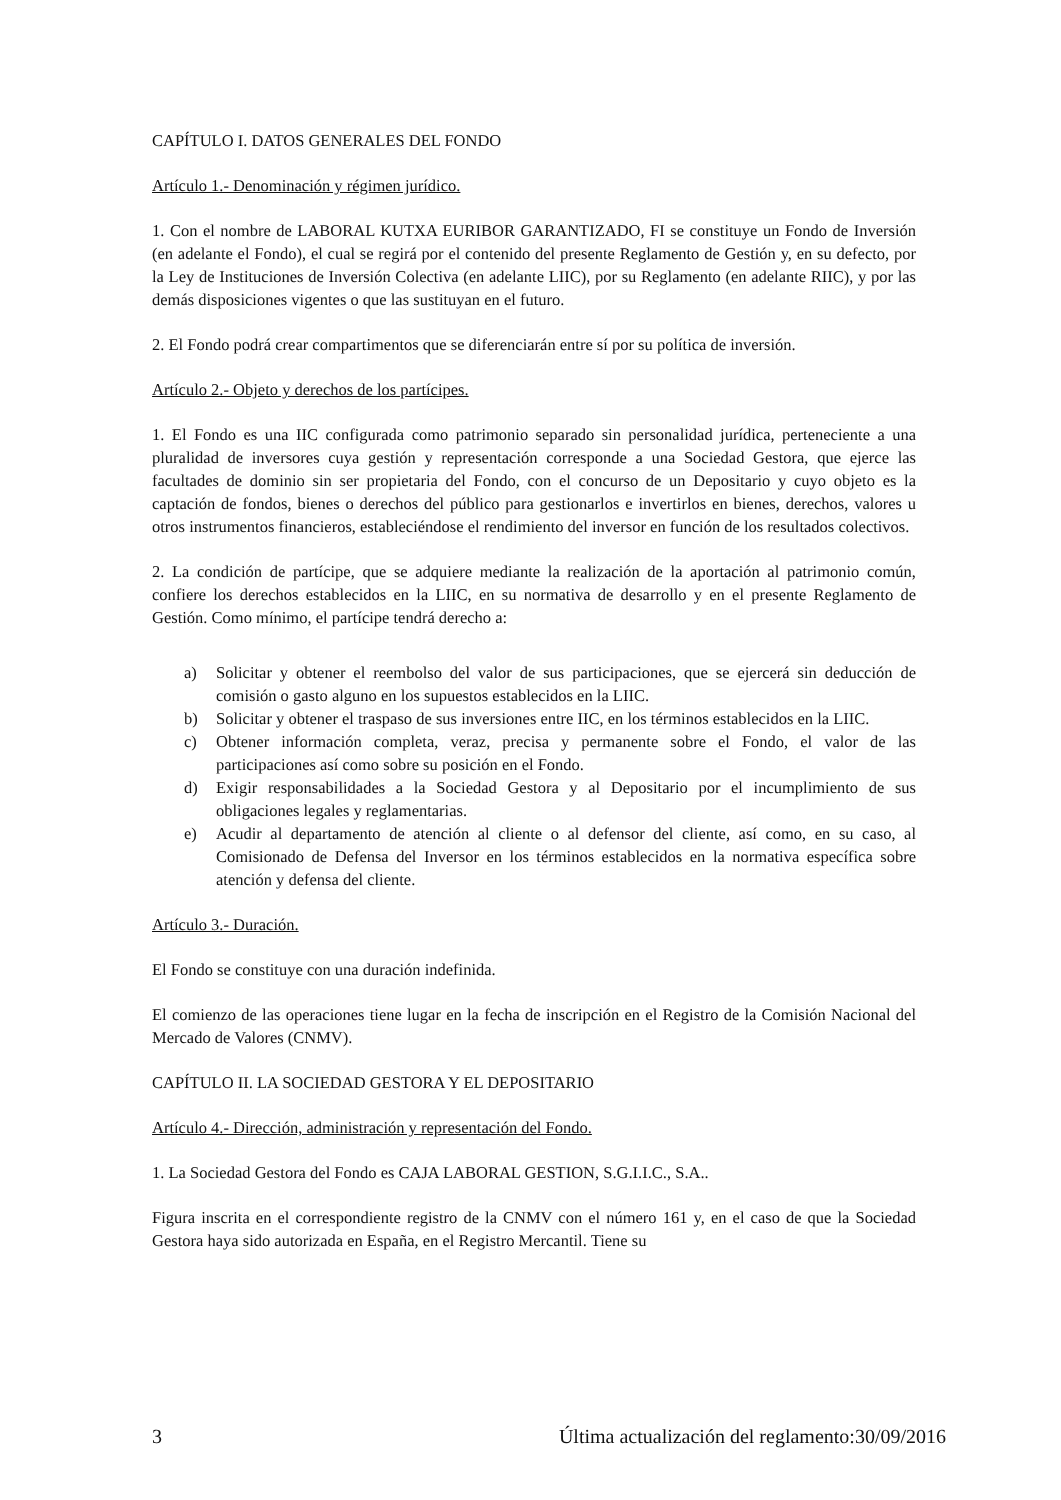CAPÍTULO I. DATOS GENERALES DEL FONDO
Artículo 1.- Denominación y régimen jurídico.
1. Con el nombre de LABORAL KUTXA EURIBOR GARANTIZADO, FI se constituye un Fondo de Inversión (en adelante el Fondo), el cual se regirá por el contenido del presente Reglamento de Gestión y, en su defecto, por la Ley de Instituciones de Inversión Colectiva (en adelante LIIC), por su Reglamento (en adelante RIIC), y por las demás disposiciones vigentes o que las sustituyan en el futuro.
2. El Fondo podrá crear compartimentos que se diferenciarán entre sí por su política de inversión.
Artículo 2.- Objeto y derechos de los partícipes.
1. El Fondo es una IIC configurada como patrimonio separado sin personalidad jurídica, perteneciente a una pluralidad de inversores cuya gestión y representación corresponde a una Sociedad Gestora, que ejerce las facultades de dominio sin ser propietaria del Fondo, con el concurso de un Depositario y cuyo objeto es la captación de fondos, bienes o derechos del público para gestionarlos e invertirlos en bienes, derechos, valores u otros instrumentos financieros, estableciéndose el rendimiento del inversor en función de los resultados colectivos.
2. La condición de partícipe, que se adquiere mediante la realización de la aportación al patrimonio común, confiere los derechos establecidos en la LIIC, en su normativa de desarrollo y en el presente Reglamento de Gestión. Como mínimo, el partícipe tendrá derecho a:
a) Solicitar y obtener el reembolso del valor de sus participaciones, que se ejercerá sin deducción de comisión o gasto alguno en los supuestos establecidos en la LIIC.
b) Solicitar y obtener el traspaso de sus inversiones entre IIC, en los términos establecidos en la LIIC.
c) Obtener información completa, veraz, precisa y permanente sobre el Fondo, el valor de las participaciones así como sobre su posición en el Fondo.
d) Exigir responsabilidades a la Sociedad Gestora y al Depositario por el incumplimiento de sus obligaciones legales y reglamentarias.
e) Acudir al departamento de atención al cliente o al defensor del cliente, así como, en su caso, al Comisionado de Defensa del Inversor en los términos establecidos en la normativa específica sobre atención y defensa del cliente.
Artículo 3.- Duración.
El Fondo se constituye con una duración indefinida.
El comienzo de las operaciones tiene lugar en la fecha de inscripción en el Registro de la Comisión Nacional del Mercado de Valores (CNMV).
CAPÍTULO II. LA SOCIEDAD GESTORA Y EL DEPOSITARIO
Artículo 4.- Dirección, administración y representación del Fondo.
1. La Sociedad Gestora del Fondo es CAJA LABORAL GESTION, S.G.I.I.C., S.A..
Figura inscrita en el correspondiente registro de la CNMV con el número 161 y, en el caso de que la Sociedad Gestora haya sido autorizada en España, en el Registro Mercantil. Tiene su
3 Última actualización del reglamento:30/09/2016